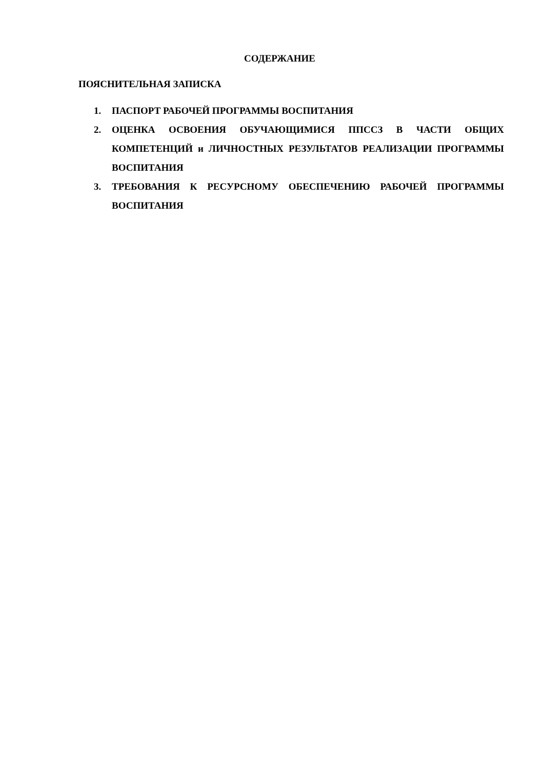СОДЕРЖАНИЕ
ПОЯСНИТЕЛЬНАЯ ЗАПИСКА
1. ПАСПОРТ РАБОЧЕЙ ПРОГРАММЫ ВОСПИТАНИЯ
2. ОЦЕНКА ОСВОЕНИЯ ОБУЧАЮЩИМИСЯ ППССЗ В ЧАСТИ ОБЩИХ КОМПЕТЕНЦИЙ и ЛИЧНОСТНЫХ РЕЗУЛЬТАТОВ РЕАЛИЗАЦИИ ПРОГРАММЫ ВОСПИТАНИЯ
3. ТРЕБОВАНИЯ К РЕСУРСНОМУ ОБЕСПЕЧЕНИЮ РАБОЧЕЙ ПРОГРАММЫ ВОСПИТАНИЯ